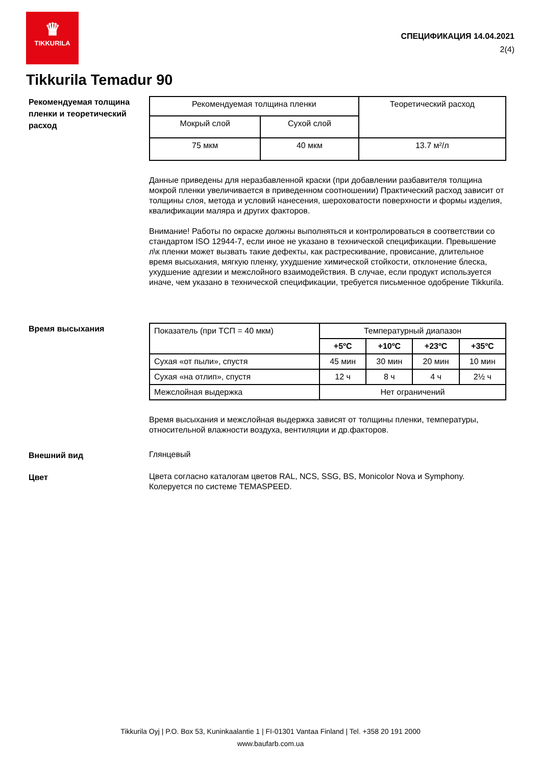♛
TIKKURILA
СПЕЦИФИКАЦИЯ 14.04.2021
2(4)
Tikkurila Temadur 90
Рекомендуемая толщина пленки и теоретический расход
| Рекомендуемая толщина пленки | | Теоретический расход |
| --- | --- | --- |
| Мокрый слой | Сухой слой | |
| 75 мкм | 40 мкм | 13.7 м²/л |
Данные приведены для неразбавленной краски (при добавлении разбавителя толщина мокрой пленки увеличивается в приведенном соотношении) Практический расход зависит от толщины слоя, метода и условий нанесения, шероховатости поверхности и формы изделия, квалификации маляра и других факторов.
Внимание! Работы по окраске должны выполняться и контролироваться в соответствии со стандартом ISO 12944-7, если иное не указано в технической спецификации. Превышение л\к пленки может вызвать такие дефекты, как растрескивание, провисание, длительное время высыхания, мягкую пленку, ухудшение химической стойкости, отклонение блеска, ухудшение адгезии и межслойного взаимодействия. В случае, если продукт используется иначе, чем указано в технической спецификации, требуется письменное одобрение Tikkurila.
Время высыхания
| Показатель (при ТСП = 40 мкм) | Температурный диапазон | | | |
| --- | --- | --- | --- | --- |
| | +5ºC | +10ºC | +23ºC | +35ºC |
| Сухая «от пыли», спустя | 45 мин | 30 мин | 20 мин | 10 мин |
| Сухая «на отлип», спустя | 12 ч | 8 ч | 4 ч | 2½ ч |
| Межслойная выдержка | Нет ограничений | | | |
Время высыхания и межслойная выдержка зависят от толщины пленки, температуры, относительной влажности воздуха, вентиляции и др.факторов.
Внешний вид
Глянцевый
Цвет
Цвета согласно каталогам цветов RAL, NCS, SSG, BS, Monicolor Nova и Symphony. Колеруется по системе TEMASPEED.
Tikkurila Oyj | P.O. Box 53, Kuninkaalantie 1 | FI-01301 Vantaa Finland | Tel. +358 20 191 2000
www.baufarb.com.ua